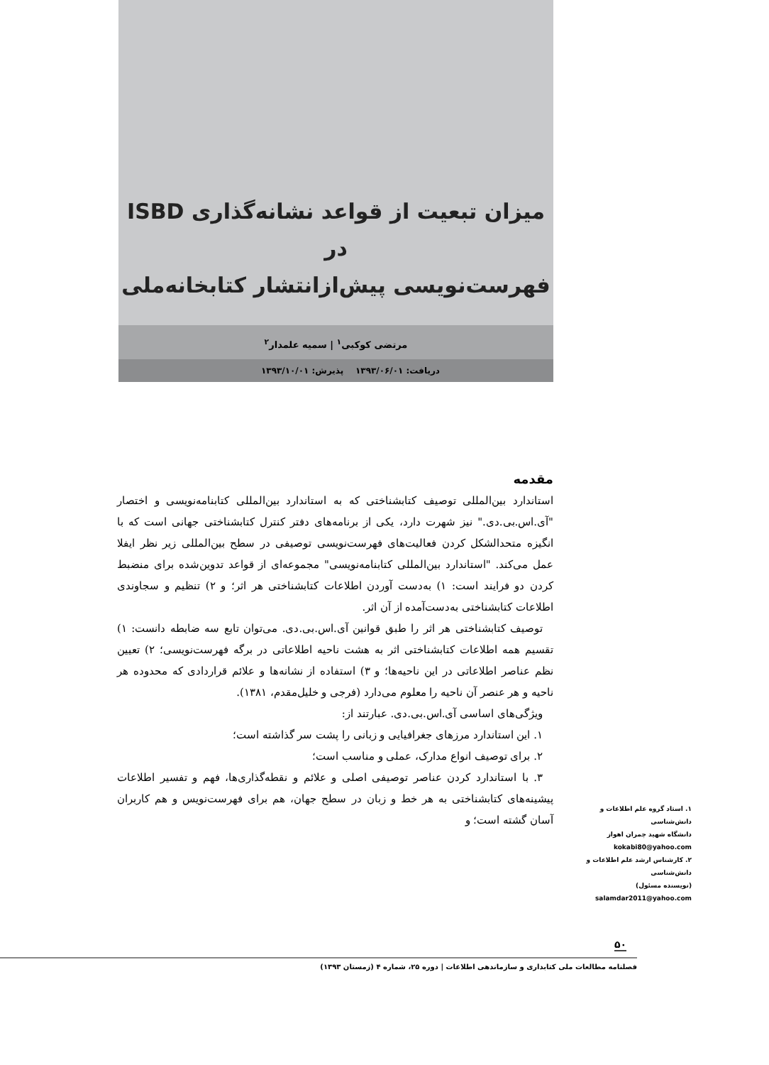میزان تبعیت از قواعد نشانه‌گذاری ISBD در
فهرست‌نویسی پیش‌از‌انتشار کتابخانه‌ملی
مرتضی کوکبی<sup>۱</sup> | سمیه علمدار<sup>۲</sup>
دریافت: ۱۳۹۳/۰۶/۰۱ پذیرش: ۱۳۹۳/۱۰/۰۱
مقدمه
استاندارد بین‌المللی توصیف کتابشناختی که به استاندارد بین‌المللی کتابنامه‌نویسی و اختصار "آی.اس.بی.دی." نیز شهرت دارد، یکی از برنامه‌های دفتر کنترل کتابشناختی جهانی است که با انگیزه متحدالشکل کردن فعالیت‌های فهرست‌نویسی توصیفی در سطح بین‌المللی زیر نظر ایفلا عمل می‌کند. "استاندارد بین‌المللی کتابنامه‌نویسی" مجموعه‌ای از قواعد تدوین‌شده برای منضبط کردن دو فرایند است: ۱) به‌دست آوردن اطلاعات کتابشناختی هر اثر؛ و ۲) تنظیم و سجاوندی اطلاعات کتابشناختی به‌دست‌آمده از آن اثر.
توصیف کتابشناختی هر اثر را طبق قوانین آی.اس.بی.دی. می‌توان تابع سه ضابطه دانست: ۱) تقسیم همه اطلاعات کتابشناختی اثر به هشت ناحیه اطلاعاتی در برگه فهرست‌نویسی؛ ۲) تعیین نظم عناصر اطلاعاتی در این ناحیه‌ها؛ و ۳) استفاده از نشانه‌ها و علائم قراردادی که محدوده هر ناحیه و هر عنصر آن ناحیه را معلوم می‌دارد (فرجی و خلیل‌مقدم، ۱۳۸۱).
ویژگی‌های اساسی آی.اس.بی.دی. عبارتند از:
۱. این استاندارد مرزهای جغرافیایی و زبانی را پشت سر گذاشته است؛
۲. برای توصیف انواع مدارک، عملی و مناسب است؛
۳. با استاندارد کردن عناصر توصیفی اصلی و علائم و نقطه‌گذاری‌ها، فهم و تفسیر اطلاعات پیشینه‌های کتابشناختی به هر خط و زبان در سطح جهان، هم برای فهرست‌نویس و هم کاربران آسان گشته است؛ و
۱. استاد گروه علم اطلاعات و دانش‌شناسی
دانشگاه شهید چمران اهواز
kokabi80@yahoo.com
۲. کارشناس ارشد علم اطلاعات و دانش‌شناسی
(نویسنده مسئول)
salamdar2011@yahoo.com
۵۰
فصلنامه مطالعات ملی کتابداری و سازماندهی اطلاعات | دوره ۲۵، شماره ۴ (زمستان ۱۳۹۳)